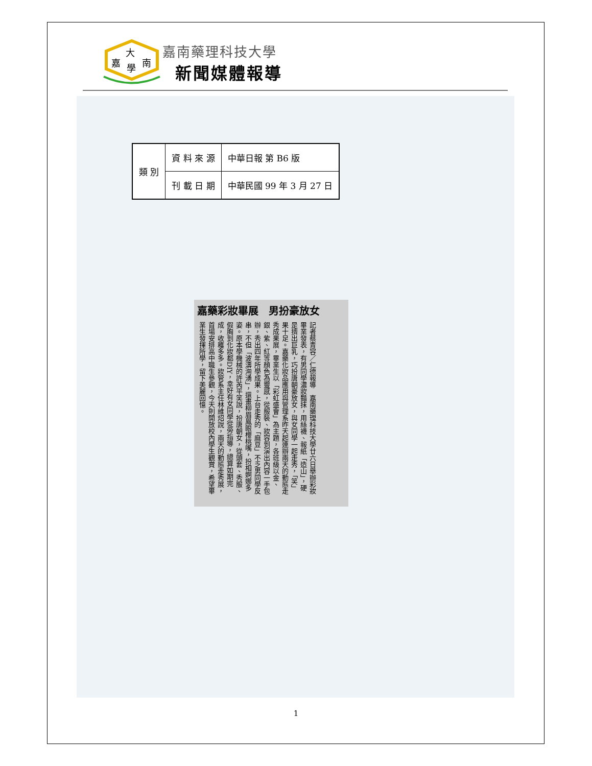大
嘉
南
學
嘉南藥理科技大學
新聞媒體報導
| 類 別 | 資 料 來 源 | 中華日報 第 B6 版 |
| | 刊 載 日 期 | 中華民國 99 年 3 月 27 日 |
嘉藥彩妝畢展　男扮豪放女
記者蔡青容／仁德報導　嘉南藥理科技大學廿六日舉辦彩妝畢業發表，有男同學濃妝豔抹，用絲襪、報紙「造山」，硬是擠出巨乳，巧扮唐朝豪放女，與女同學一起走秀，「笑」果十足。嘉藥化妝品應用與管理系昨天起連辦兩天的動態走秀成果展，畢業生以「彩虹盛會」為主題，各班級以金、銀、紫、紅等顏色為靈感，從服裝、妝容到演出內容一手包辦，秀出四年所學成果。上台走秀的「麻豆」不乏男同學反串，不但「波濤洶湧」，還畫柳眉鳳眼櫻桃嘴，扮相婀娜多姿。原本學機械的許芮平笑說，扮唐朝女，從頭套、秀服、假胸到化妝都DIY，幸好有女同學從旁指導，總算如期完成，收穫多多。妝管系主任林維炤說，兩天的動態走秀展，首場安排高中職生參觀，今天則開放校內學生觀賞，希望畢業生發揮所學，留下美麗回憶。
1